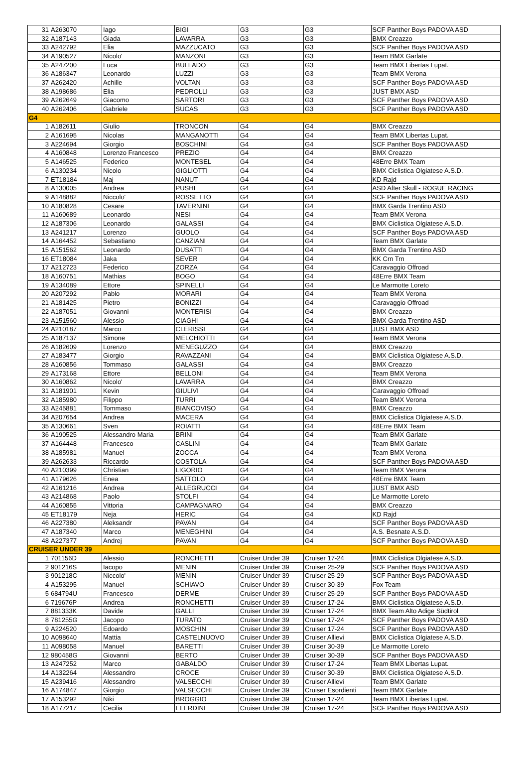| 31 | A263070 | Iago | BIGI | G3 | G3 | SCF Panther Boys PADOVA ASD |
| 32 | A187143 | Giada | LAVARRA | G3 | G3 | BMX Creazzo |
| 33 | A242792 | Elia | MAZZUCATO | G3 | G3 | SCF Panther Boys PADOVA ASD |
| 34 | A190527 | Nicolo' | MANZONI | G3 | G3 | Team BMX Garlate |
| 35 | A247200 | Luca | BULLADO | G3 | G3 | Team BMX Libertas Lupat. |
| 36 | A186347 | Leonardo | LUZZI | G3 | G3 | Team BMX Verona |
| 37 | A262420 | Achille | VOLTAN | G3 | G3 | SCF Panther Boys PADOVA ASD |
| 38 | A198686 | Elia | PEDROLLI | G3 | G3 | JUST BMX ASD |
| 39 | A262649 | Giacomo | SARTORI | G3 | G3 | SCF Panther Boys PADOVA ASD |
| 40 | A262406 | Gabriele | SUCAS | G3 | G3 | SCF Panther Boys PADOVA ASD |
| G4 | | | | | | |
| 1 | A182611 | Giulio | TRONCON | G4 | G4 | BMX Creazzo |
| 2 | A161695 | Nicolas | MANGANOTTI | G4 | G4 | Team BMX Libertas Lupat. |
| 3 | A224694 | Giorgio | BOSCHINI | G4 | G4 | SCF Panther Boys PADOVA ASD |
| 4 | A160848 | Lorenzo Francesco | PREZIO | G4 | G4 | BMX Creazzo |
| 5 | A146525 | Federico | MONTESEL | G4 | G4 | 48Erre BMX Team |
| 6 | A130234 | Nicolo | GIGLIOTTI | G4 | G4 | BMX Ciclistica Olgiatese A.S.D. |
| 7 | ET18184 | Maj | NANUT | G4 | G4 | KD Rajd |
| 8 | A130005 | Andrea | PUSHI | G4 | G4 | ASD After Skull - ROGUE RACING |
| 9 | A148882 | Niccolo' | ROSSETTO | G4 | G4 | SCF Panther Boys PADOVA ASD |
| 10 | A180828 | Cesare | TAVERNINI | G4 | G4 | BMX Garda Trentino ASD |
| 11 | A160689 | Leonardo | NESI | G4 | G4 | Team BMX Verona |
| 12 | A187306 | Leonardo | GALASSI | G4 | G4 | BMX Ciclistica Olgiatese A.S.D. |
| 13 | A241217 | Lorenzo | GUOLO | G4 | G4 | SCF Panther Boys PADOVA ASD |
| 14 | A164452 | Sebastiano | CANZIANI | G4 | G4 | Team BMX Garlate |
| 15 | A151562 | Leonardo | DUSATTI | G4 | G4 | BMX Garda Trentino ASD |
| 16 | ET18084 | Jaka | SEVER | G4 | G4 | KK Crn Trn |
| 17 | A212723 | Federico | ZORZA | G4 | G4 | Caravaggio Offroad |
| 18 | A160751 | Mathias | BOGO | G4 | G4 | 48Erre BMX Team |
| 19 | A134089 | Ettore | SPINELLI | G4 | G4 | Le Marmotte Loreto |
| 20 | A207292 | Pablo | MORARI | G4 | G4 | Team BMX Verona |
| 21 | A181425 | Pietro | BONIZZI | G4 | G4 | Caravaggio Offroad |
| 22 | A187051 | Giovanni | MONTERISI | G4 | G4 | BMX Creazzo |
| 23 | A151560 | Alessio | CIAGHI | G4 | G4 | BMX Garda Trentino ASD |
| 24 | A210187 | Marco | CLERISSI | G4 | G4 | JUST BMX ASD |
| 25 | A187137 | Simone | MELCHIOTTI | G4 | G4 | Team BMX Verona |
| 26 | A182609 | Lorenzo | MENEGUZZO | G4 | G4 | BMX Creazzo |
| 27 | A183477 | Giorgio | RAVAZZANI | G4 | G4 | BMX Ciclistica Olgiatese A.S.D. |
| 28 | A160856 | Tommaso | GALASSI | G4 | G4 | BMX Creazzo |
| 29 | A173168 | Ettore | BELLONI | G4 | G4 | Team BMX Verona |
| 30 | A160862 | Nicolo' | LAVARRA | G4 | G4 | BMX Creazzo |
| 31 | A181901 | Kevin | GIULIVI | G4 | G4 | Caravaggio Offroad |
| 32 | A185980 | Filippo | TURRI | G4 | G4 | Team BMX Verona |
| 33 | A245881 | Tommaso | BIANCOVISO | G4 | G4 | BMX Creazzo |
| 34 | A207654 | Andrea | MACERA | G4 | G4 | BMX Ciclistica Olgiatese A.S.D. |
| 35 | A130661 | Sven | ROIATTI | G4 | G4 | 48Erre BMX Team |
| 36 | A190525 | Alessandro Maria | BRINI | G4 | G4 | Team BMX Garlate |
| 37 | A164448 | Francesco | CASLINI | G4 | G4 | Team BMX Garlate |
| 38 | A185981 | Manuel | ZOCCA | G4 | G4 | Team BMX Verona |
| 39 | A262633 | Riccardo | COSTOLA | G4 | G4 | SCF Panther Boys PADOVA ASD |
| 40 | A210399 | Christian | LIGORIO | G4 | G4 | Team BMX Verona |
| 41 | A179626 | Enea | SATTOLO | G4 | G4 | 48Erre BMX Team |
| 42 | A161216 | Andrea | ALLEGRUCCI | G4 | G4 | JUST BMX ASD |
| 43 | A214868 | Paolo | STOLFI | G4 | G4 | Le Marmotte Loreto |
| 44 | A160855 | Vittoria | CAMPAGNARO | G4 | G4 | BMX Creazzo |
| 45 | ET18179 | Neja | HERIC | G4 | G4 | KD Rajd |
| 46 | A227380 | Aleksandr | PAVAN | G4 | G4 | SCF Panther Boys PADOVA ASD |
| 47 | A187340 | Marco | MENEGHINI | G4 | G4 | A.S. Besnate A.S.D. |
| 48 | A227377 | Andrej | PAVAN | G4 | G4 | SCF Panther Boys PADOVA ASD |
| CRUISER UNDER 39 | | | | | | |
| 1 | 701156D | Alessio | RONCHETTI | Cruiser Under 39 | Cruiser 17-24 | BMX Ciclistica Olgiatese A.S.D. |
| 2 | 901216S | Iacopo | MENIN | Cruiser Under 39 | Cruiser 25-29 | SCF Panther Boys PADOVA ASD |
| 3 | 901218C | Niccolo' | MENIN | Cruiser Under 39 | Cruiser 25-29 | SCF Panther Boys PADOVA ASD |
| 4 | A153295 | Manuel | SCHIAVO | Cruiser Under 39 | Cruiser 30-39 | Fox Team |
| 5 | 684794U | Francesco | DERME | Cruiser Under 39 | Cruiser 25-29 | SCF Panther Boys PADOVA ASD |
| 6 | 719676P | Andrea | RONCHETTI | Cruiser Under 39 | Cruiser 17-24 | BMX Ciclistica Olgiatese A.S.D. |
| 7 | 881333K | Davide | GALLI | Cruiser Under 39 | Cruiser 17-24 | BMX Team Alto Adige Südtirol |
| 8 | 781255G | Jacopo | TURATO | Cruiser Under 39 | Cruiser 17-24 | SCF Panther Boys PADOVA ASD |
| 9 | A224520 | Edoardo | MOSCHIN | Cruiser Under 39 | Cruiser 17-24 | SCF Panther Boys PADOVA ASD |
| 10 | A098640 | Mattia | CASTELNUOVO | Cruiser Under 39 | Cruiser Allievi | BMX Ciclistica Olgiatese A.S.D. |
| 11 | A098058 | Manuel | BARETTI | Cruiser Under 39 | Cruiser 30-39 | Le Marmotte Loreto |
| 12 | 980458G | Giovanni | BERTO | Cruiser Under 39 | Cruiser 30-39 | SCF Panther Boys PADOVA ASD |
| 13 | A247252 | Marco | GABALDO | Cruiser Under 39 | Cruiser 17-24 | Team BMX Libertas Lupat. |
| 14 | A132264 | Alessandro | CROCE | Cruiser Under 39 | Cruiser 30-39 | BMX Ciclistica Olgiatese A.S.D. |
| 15 | A239416 | Alessandro | VALSECCHI | Cruiser Under 39 | Cruiser Allievi | Team BMX Garlate |
| 16 | A174847 | Giorgio | VALSECCHI | Cruiser Under 39 | Cruiser Esordienti | Team BMX Garlate |
| 17 | A153292 | Niki | BROGGIO | Cruiser Under 39 | Cruiser 17-24 | Team BMX Libertas Lupat. |
| 18 | A177217 | Cecilia | ELERDINI | Cruiser Under 39 | Cruiser 17-24 | SCF Panther Boys PADOVA ASD |